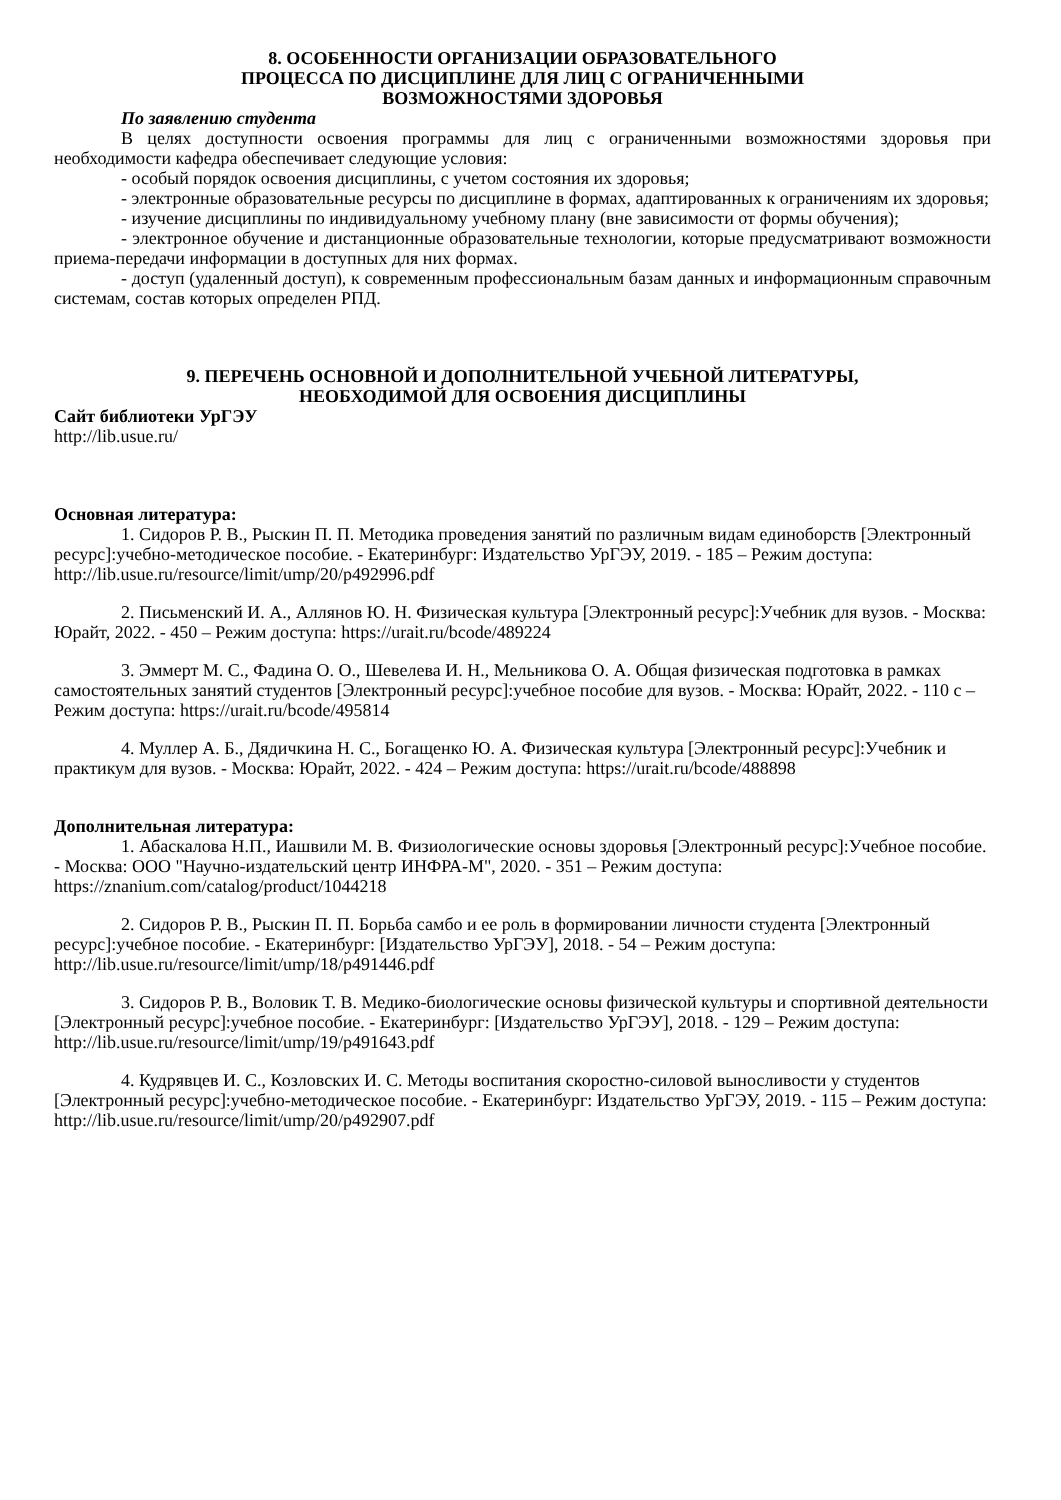8. ОСОБЕННОСТИ ОРГАНИЗАЦИИ ОБРАЗОВАТЕЛЬНОГО
ПРОЦЕССА ПО ДИСЦИПЛИНЕ ДЛЯ ЛИЦ С ОГРАНИЧЕННЫМИ
ВОЗМОЖНОСТЯМИ ЗДОРОВЬЯ
По заявлению студента
В целях доступности освоения программы для лиц с ограниченными возможностями здоровья при необходимости кафедра обеспечивает следующие условия:
- особый порядок освоения дисциплины, с учетом состояния их здоровья;
- электронные образовательные ресурсы по дисциплине в формах, адаптированных к ограничениям их здоровья;
- изучение дисциплины по индивидуальному учебному плану (вне зависимости от формы обучения);
- электронное обучение и дистанционные образовательные технологии, которые предусматривают возможности приема-передачи информации в доступных для них формах.
- доступ (удаленный доступ), к современным профессиональным базам данных и информационным справочным системам, состав которых определен РПД.
9. ПЕРЕЧЕНЬ ОСНОВНОЙ И ДОПОЛНИТЕЛЬНОЙ УЧЕБНОЙ ЛИТЕРАТУРЫ,
НЕОБХОДИМОЙ ДЛЯ ОСВОЕНИЯ ДИСЦИПЛИНЫ
Сайт библиотеки УрГЭУ
http://lib.usue.ru/
Основная литература:
1. Сидоров Р. В., Рыскин П. П. Методика проведения занятий по различным видам единоборств [Электронный ресурс]:учебно-методическое пособие. - Екатеринбург: Издательство УрГЭУ, 2019. - 185 – Режим доступа: http://lib.usue.ru/resource/limit/ump/20/p492996.pdf
2. Письменский И. А., Аллянов Ю. Н. Физическая культура [Электронный ресурс]:Учебник для вузов. - Москва: Юрайт, 2022. - 450 – Режим доступа: https://urait.ru/bcode/489224
3. Эммерт М. С., Фадина О. О., Шевелева И. Н., Мельникова О. А. Общая физическая подготовка в рамках самостоятельных занятий студентов [Электронный ресурс]:учебное пособие для вузов. - Москва: Юрайт, 2022. - 110 с – Режим доступа: https://urait.ru/bcode/495814
4. Муллер А. Б., Дядичкина Н. С., Богащенко Ю. А. Физическая культура [Электронный ресурс]:Учебник и практикум для вузов. - Москва: Юрайт, 2022. - 424 – Режим доступа: https://urait.ru/bcode/488898
Дополнительная литература:
1. Абаскалова Н.П., Иашвили М. В. Физиологические основы здоровья [Электронный ресурс]:Учебное пособие. - Москва: ООО "Научно-издательский центр ИНФРА-М", 2020. - 351 – Режим доступа: https://znanium.com/catalog/product/1044218
2. Сидоров Р. В., Рыскин П. П. Борьба самбо и ее роль в формировании личности студента [Электронный ресурс]:учебное пособие. - Екатеринбург: [Издательство УрГЭУ], 2018. - 54 – Режим доступа: http://lib.usue.ru/resource/limit/ump/18/p491446.pdf
3. Сидоров Р. В., Воловик Т. В. Медико-биологические основы физической культуры и спортивной деятельности [Электронный ресурс]:учебное пособие. - Екатеринбург: [Издательство УрГЭУ], 2018. - 129 – Режим доступа: http://lib.usue.ru/resource/limit/ump/19/p491643.pdf
4. Кудрявцев И. С., Козловских И. С. Методы воспитания скоростно-силовой выносливости у студентов [Электронный ресурс]:учебно-методическое пособие. - Екатеринбург: Издательство УрГЭУ, 2019. - 115 – Режим доступа: http://lib.usue.ru/resource/limit/ump/20/p492907.pdf